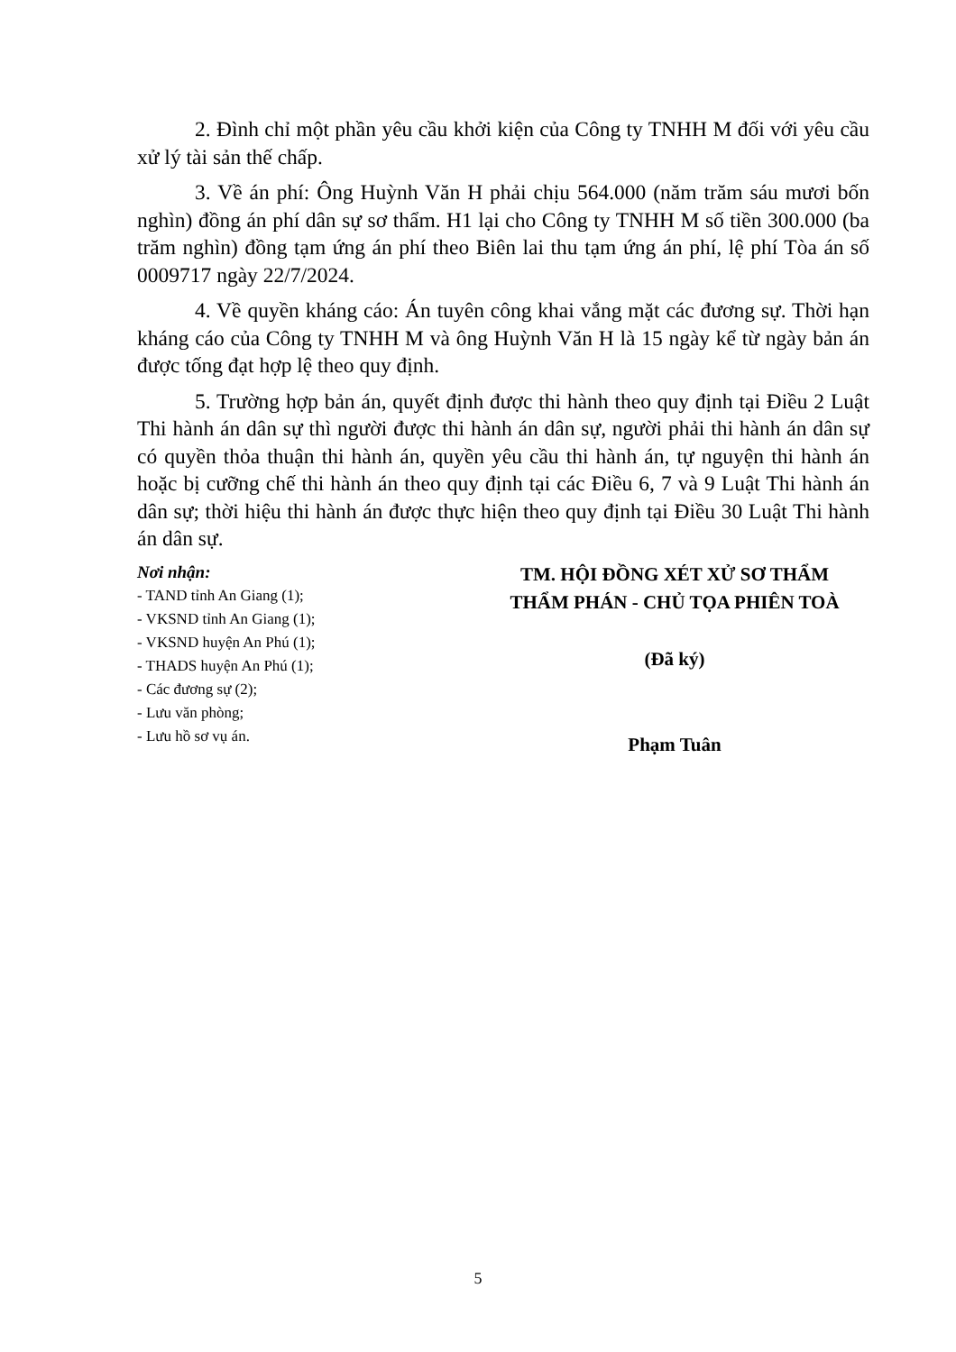2. Đình chỉ một phần yêu cầu khởi kiện của Công ty TNHH M đối với yêu cầu xử lý tài sản thế chấp.
3. Về án phí: Ông Huỳnh Văn H phải chịu 564.000 (năm trăm sáu mươi bốn nghìn) đồng án phí dân sự sơ thẩm. H1 lại cho Công ty TNHH M số tiền 300.000 (ba trăm nghìn) đồng tạm ứng án phí theo Biên lai thu tạm ứng án phí, lệ phí Tòa án số 0009717 ngày 22/7/2024.
4. Về quyền kháng cáo: Án tuyên công khai vắng mặt các đương sự. Thời hạn kháng cáo của Công ty TNHH M và ông Huỳnh Văn H là 15 ngày kể từ ngày bản án được tống đạt hợp lệ theo quy định.
5. Trường hợp bản án, quyết định được thi hành theo quy định tại Điều 2 Luật Thi hành án dân sự thì người được thi hành án dân sự, người phải thi hành án dân sự có quyền thỏa thuận thi hành án, quyền yêu cầu thi hành án, tự nguyện thi hành án hoặc bị cưỡng chế thi hành án theo quy định tại các Điều 6, 7 và 9 Luật Thi hành án dân sự; thời hiệu thi hành án được thực hiện theo quy định tại Điều 30 Luật Thi hành án dân sự.
Nơi nhận:
- TAND tỉnh An Giang (1);
- VKSND tỉnh An Giang (1);
- VKSND huyện An Phú (1);
- THADS huyện An Phú (1);
- Các đương sự (2);
- Lưu văn phòng;
- Lưu hồ sơ vụ án.
TM. HỘI ĐỒNG XÉT XỬ SƠ THẨM
THẨM PHÁN - CHỦ TỌA PHIÊN TOÀ
(Đã ký)
Phạm Tuân
5